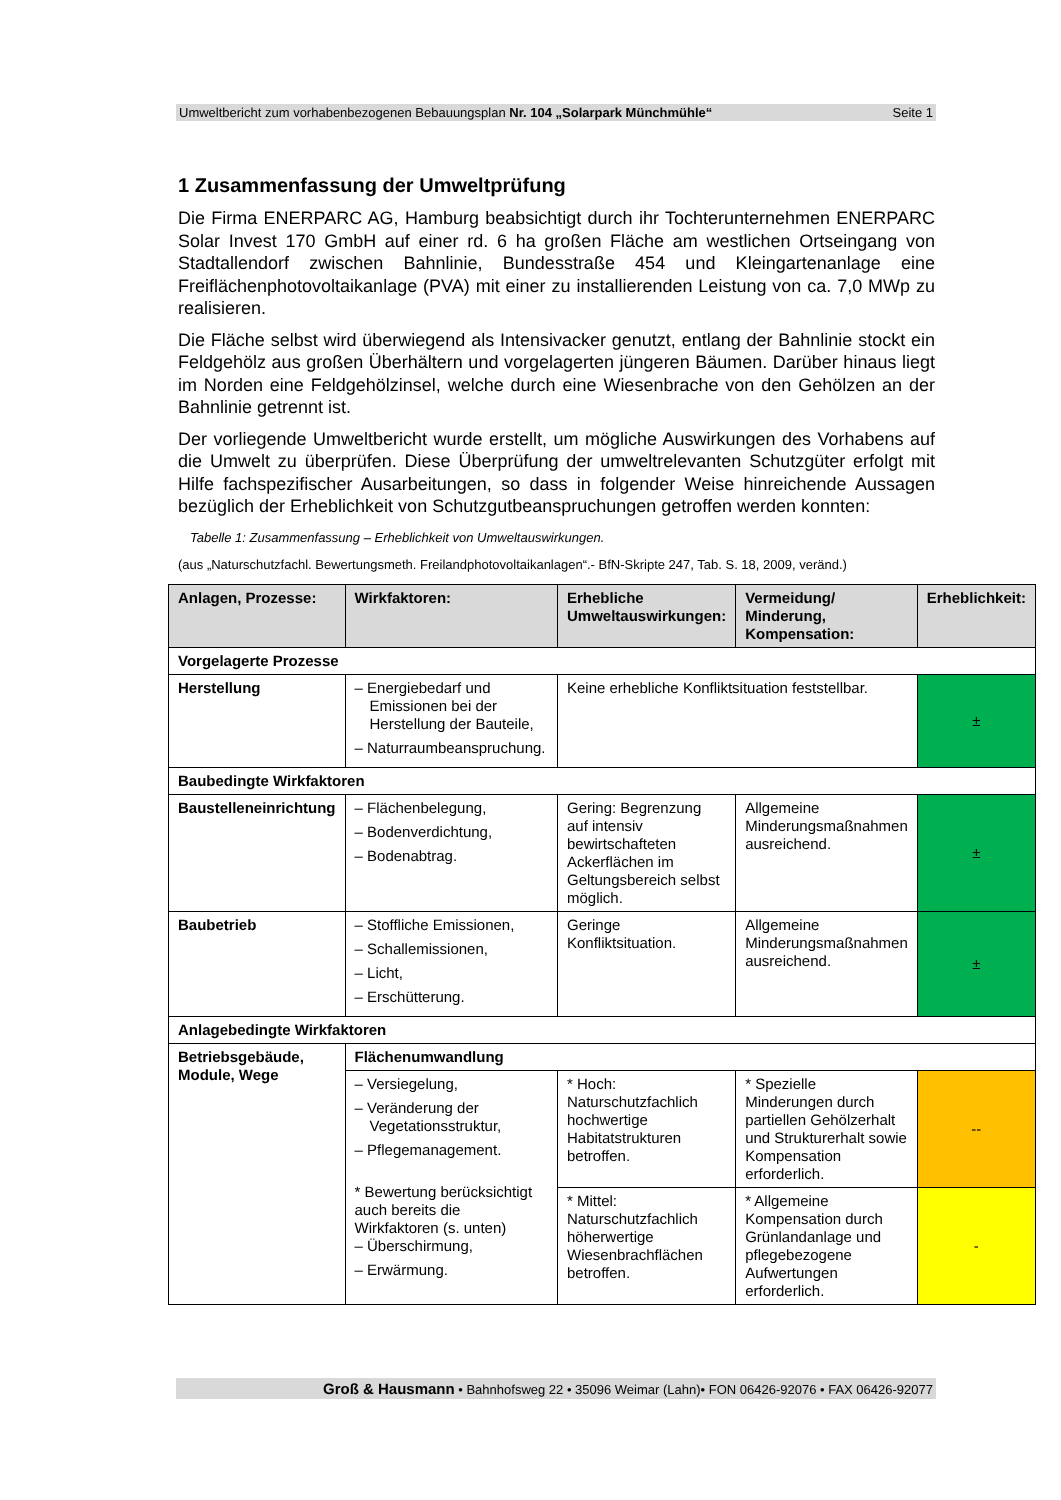Umweltbericht zum vorhabenbezogenen Bebauungsplan Nr. 104 „Solarpark Münchmühle“Seite 1
1 Zusammenfassung der Umweltprüfung
Die Firma ENERPARC AG, Hamburg beabsichtigt durch ihr Tochterunternehmen ENERPARC Solar Invest 170 GmbH auf einer rd. 6 ha großen Fläche am westlichen Ortseingang von Stadtallendorf zwischen Bahnlinie, Bundesstraße 454 und Kleingartenanlage eine Freiflächenphotovoltaikanlage (PVA) mit einer zu installierenden Leistung von ca. 7,0 MWp zu realisieren.
Die Fläche selbst wird überwiegend als Intensivacker genutzt, entlang der Bahnlinie stockt ein Feldgehölz aus großen Überhältern und vorgelagerten jüngeren Bäumen. Darüber hinaus liegt im Norden eine Feldgehölzinsel, welche durch eine Wiesenbrache von den Gehölzen an der Bahnlinie getrennt ist.
Der vorliegende Umweltbericht wurde erstellt, um mögliche Auswirkungen des Vorhabens auf die Umwelt zu überprüfen. Diese Überprüfung der umweltrelevanten Schutzgüter erfolgt mit Hilfe fachspezifischer Ausarbeitungen, so dass in folgender Weise hinreichende Aussagen bezüglich der Erheblichkeit von Schutzgutbeanspruchungen getroffen werden konnten:
Tabelle 1: Zusammenfassung – Erheblichkeit von Umweltauswirkungen.
(aus „Naturschutzfachl. Bewertungsmeth. Freilandphotovoltaikanlagen“.- BfN-Skripte 247, Tab. S. 18, 2009, veränd.)
| Anlagen, Prozesse: | Wirkfaktoren: | Erhebliche Umweltauswirkungen: | Vermeidung/ Minderung, Kompensation: | Erheblichkeit: |
| --- | --- | --- | --- | --- |
| Vorgelagerte Prozesse | | | | |
| Herstellung | – Energiebedarf und Emissionen bei der Herstellung der Bauteile, – Naturraumbeanspruchung. | Keine erhebliche Konfliktsituation feststellbar. | | ± |
| Baubedingte Wirkfaktoren | | | | |
| Baustelleneinrichtung | – Flächenbelegung, – Bodenverdichtung, – Bodenabtrag. | Gering: Begrenzung auf intensiv bewirtschafteten Ackerflächen im Geltungsbereich selbst möglich. | Allgemeine Minderungsmaßnahmen ausreichend. | ± |
| Baubetrieb | – Stoffliche Emissionen, – Schallemissionen, – Licht, – Erschütterung. | Geringe Konfliktsituation. | Allgemeine Minderungsmaßnahmen ausreichend. | ± |
| Anlagebedingte Wirkfaktoren | | | | |
| Betriebsgebäude, Module, Wege | Flächenumwandlung | | | |
| | – Versiegelung, – Veränderung der Vegetationsstruktur, – Pflegemanagement. * Bewertung berücksichtigt auch bereits die Wirkfaktoren (s. unten) – Überschirmung, – Erwärmung. | * Hoch: Naturschutzfachlich hochwertige Habitatstrukturen betroffen. | * Spezielle Minderungen durch partiellen Gehölzerhalt und Strukturerhalt sowie Kompensation erforderlich. | -- |
| | | * Mittel: Naturschutzfachlich höherwertige Wiesenbrachflächen betroffen. | * Allgemeine Kompensation durch Grünlandanlage und pflegebezogene Aufwertungen erforderlich. | - |
Groß & Hausmann • Bahnhofsweg 22 • 35096 Weimar (Lahn)• FON 06426-92076 • FAX 06426-92077